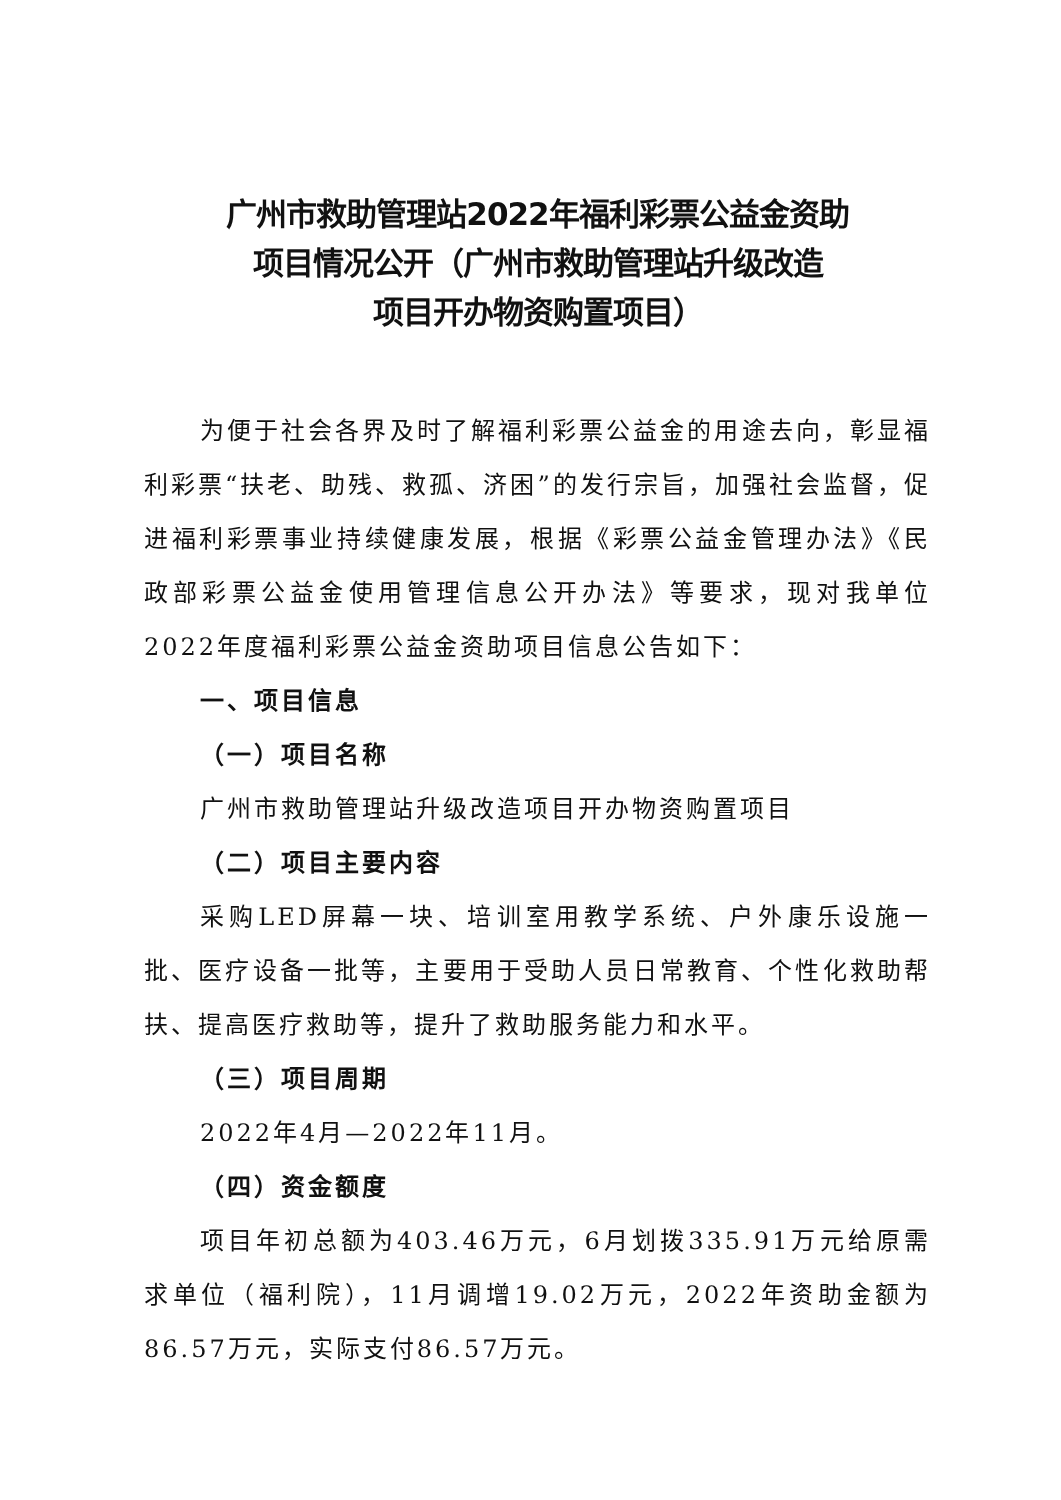广州市救助管理站2022年福利彩票公益金资助
项目情况公开（广州市救助管理站升级改造
项目开办物资购置项目）
为便于社会各界及时了解福利彩票公益金的用途去向，彰显福利彩票“扶老、助残、救孤、济困”的发行宗旨，加强社会监督，促进福利彩票事业持续健康发展，根据《彩票公益金管理办法》《民政部彩票公益金使用管理信息公开办法》等要求，现对我单位2022年度福利彩票公益金资助项目信息公告如下：
一、项目信息
（一）项目名称
广州市救助管理站升级改造项目开办物资购置项目
（二）项目主要内容
采购LED屏幕一块、培训室用教学系统、户外康乐设施一批、医疗设备一批等，主要用于受助人员日常教育、个性化救助帮扶、提高医疗救助等，提升了救助服务能力和水平。
（三）项目周期
2022年4月—2022年11月。
（四）资金额度
项目年初总额为403.46万元，6月划拨335.91万元给原需求单位（福利院），11月调增19.02万元，2022年资助金额为86.57万元，实际支付86.57万元。